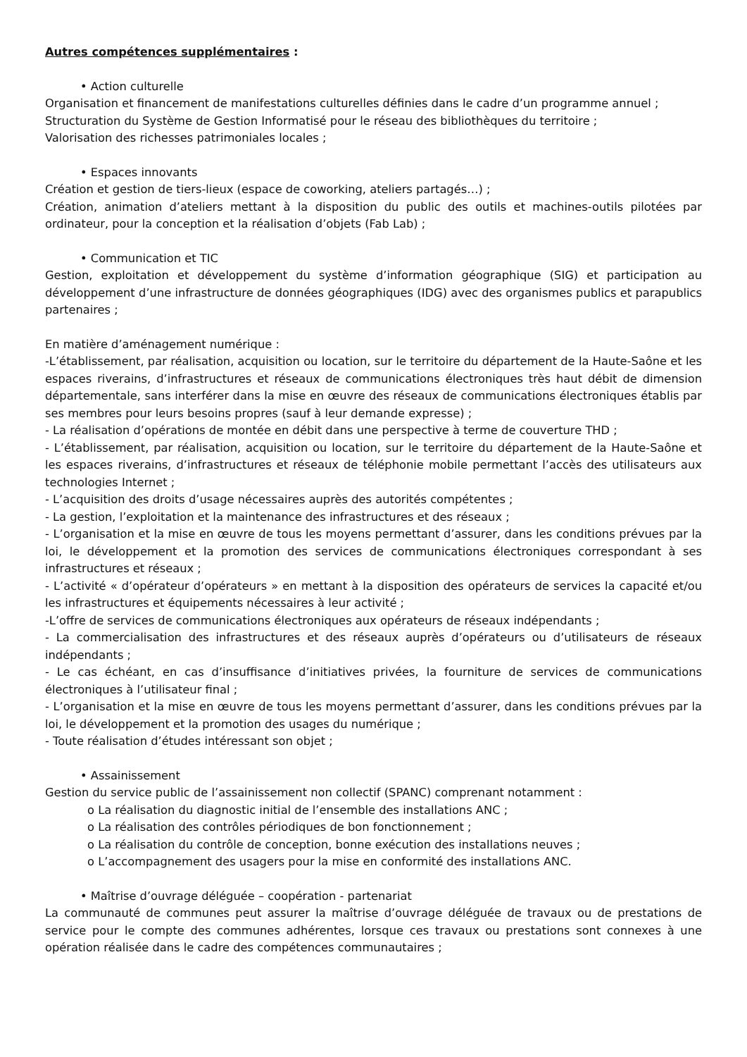Autres compétences supplémentaires :
• Action culturelle
Organisation et financement de manifestations culturelles définies dans le cadre d’un programme annuel ;
Structuration du Système de Gestion Informatisé pour le réseau des bibliothèques du territoire ;
Valorisation des richesses patrimoniales locales ;
• Espaces innovants
Création et gestion de tiers-lieux (espace de coworking, ateliers partagés…) ;
Création, animation d’ateliers mettant à la disposition du public des outils et machines-outils pilotées par ordinateur, pour la conception et la réalisation d’objets (Fab Lab) ;
• Communication et TIC
Gestion, exploitation et développement du système d’information géographique (SIG) et participation au développement d’une infrastructure de données géographiques (IDG) avec des organismes publics et parapublics partenaires ;
En matière d’aménagement numérique :
-L’établissement, par réalisation, acquisition ou location, sur le territoire du département de la Haute-Saône et les espaces riverains, d’infrastructures et réseaux de communications électroniques très haut débit de dimension départementale, sans interférer dans la mise en œuvre des réseaux de communications électroniques établis par ses membres pour leurs besoins propres (sauf à leur demande expresse) ;
- La réalisation d’opérations de montée en débit dans une perspective à terme de couverture THD ;
- L’établissement, par réalisation, acquisition ou location, sur le territoire du département de la Haute-Saône et les espaces riverains, d’infrastructures et réseaux de téléphonie mobile permettant l’accès des utilisateurs aux technologies Internet ;
- L’acquisition des droits d’usage nécessaires auprès des autorités compétentes ;
- La gestion, l’exploitation et la maintenance des infrastructures et des réseaux ;
- L’organisation et la mise en œuvre de tous les moyens permettant d’assurer, dans les conditions prévues par la loi, le développement et la promotion des services de communications électroniques correspondant à ses infrastructures et réseaux ;
- L’activité « d’opérateur d’opérateurs » en mettant à la disposition des opérateurs de services la capacité et/ou les infrastructures et équipements nécessaires à leur activité ;
-L’offre de services de communications électroniques aux opérateurs de réseaux indépendants ;
- La commercialisation des infrastructures et des réseaux auprès d’opérateurs ou d’utilisateurs de réseaux indépendants ;
- Le cas échéant, en cas d’insuffisance d’initiatives privées, la fourniture de services de communications électroniques à l’utilisateur final ;
- L’organisation et la mise en œuvre de tous les moyens permettant d’assurer, dans les conditions prévues par la loi, le développement et la promotion des usages du numérique ;
- Toute réalisation d’études intéressant son objet ;
• Assainissement
Gestion du service public de l’assainissement non collectif (SPANC) comprenant notamment :
o La réalisation du diagnostic initial de l’ensemble des installations ANC ;
o La réalisation des contrôles périodiques de bon fonctionnement ;
o La réalisation du contrôle de conception, bonne exécution des installations neuves ;
o L’accompagnement des usagers pour la mise en conformité des installations ANC.
• Maîtrise d’ouvrage déléguée – coopération - partenariat
La communauté de communes peut assurer la maîtrise d’ouvrage déléguée de travaux ou de prestations de service pour le compte des communes adhérentes, lorsque ces travaux ou prestations sont connexes à une opération réalisée dans le cadre des compétences communautaires ;